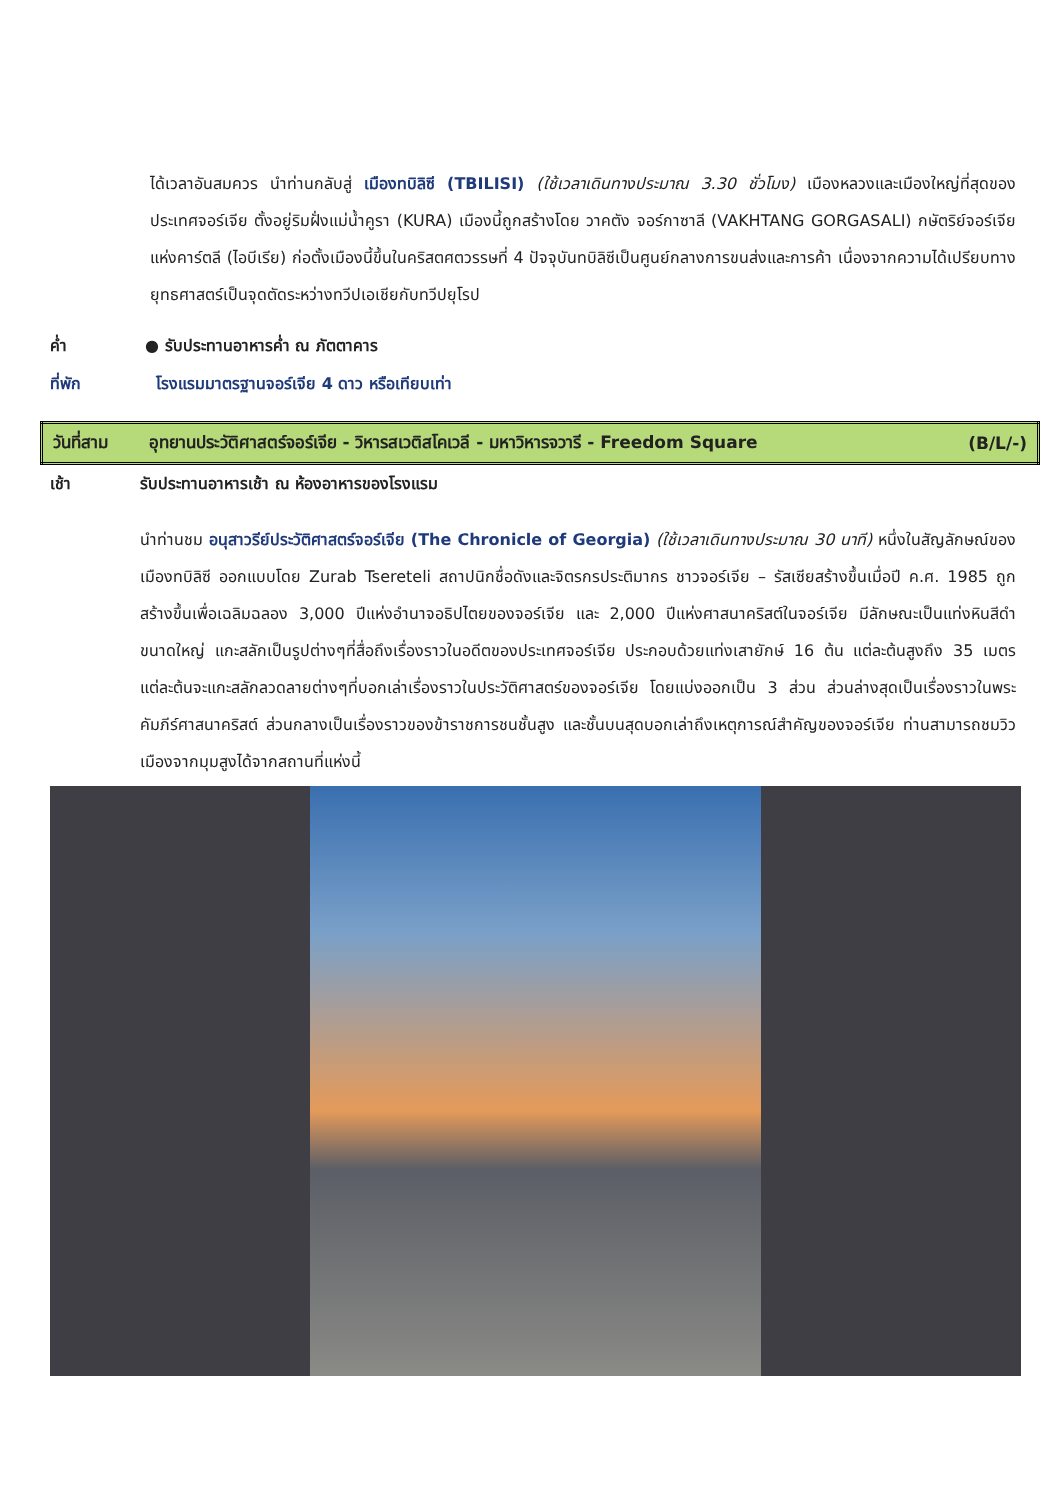ได้เวลาอันสมควร นำท่านกลับสู่ เมืองทบิลิซี (TBILISI) (ใช้เวลาเดินทางประมาณ 3.30 ชั่วโมง) เมืองหลวงและเมืองใหญ่ที่สุดของประเทศจอร์เจีย ตั้งอยู่ริมฝั่งแม่น้ำคูรา (KURA) เมืองนี้ถูกสร้างโดย วาคตัง จอร์กาซาลี (VAKHTANG GORGASALI) กษัตริย์จอร์เจียแห่งคาร์ตลี (ไอบีเรีย) ก่อตั้งเมืองนี้ขึ้นในคริสตศตวรรษที่ 4 ปัจจุบันทบิลิซีเป็นศูนย์กลางการขนส่งและการค้า เนื่องจากความได้เปรียบทางยุทธศาสตร์เป็นจุดตัดระหว่างทวีปเอเชียกับทวีปยุโรป
ค่ำ ● รับประทานอาหารค่ำ ณ ภัตตาคาร
ที่พัก โรงแรมมาตรฐานจอร์เจีย 4 ดาว หรือเทียบเท่า
| วันที่สาม | อุทยานประวัติศาสตร์จอร์เจีย - วิหารสเวติสโคเวลี - มหาวิหารจวารี - Freedom Square | (B/L/-) |
เช้า รับประทานอาหารเช้า ณ ห้องอาหารของโรงแรม
นำท่านชม อนุสาวรีย์ประวัติศาสตร์จอร์เจีย (The Chronicle of Georgia) (ใช้เวลาเดินทางประมาณ 30 นาที) หนึ่งในสัญลักษณ์ของเมืองทบิลิซี ออกแบบโดย Zurab Tsereteli สถาปนิกชื่อดังและจิตรกรประติมากร ชาวจอร์เจีย – รัสเซียสร้างขึ้นเมื่อปี ค.ศ. 1985 ถูกสร้างขึ้นเพื่อเฉลิมฉลอง 3,000 ปีแห่งอำนาจอธิปไตยของจอร์เจีย และ 2,000 ปีแห่งศาสนาคริสต์ในจอร์เจีย มีลักษณะเป็นแท่งหินสีดำขนาดใหญ่ แกะสลักเป็นรูปต่างๆที่สื่อถึงเรื่องราวในอดีตของประเทศจอร์เจีย ประกอบด้วยแท่งเสายักษ์ 16 ต้น แต่ละต้นสูงถึง 35 เมตร แต่ละต้นจะแกะสลักลวดลายต่างๆที่บอกเล่าเรื่องราวในประวัติศาสตร์ของจอร์เจีย โดยแบ่งออกเป็น 3 ส่วน ส่วนล่างสุดเป็นเรื่องราวในพระคัมภีร์ศาสนาคริสต์ ส่วนกลางเป็นเรื่องราวของข้าราชการชนชั้นสูง และชั้นบนสุดบอกเล่าถึงเหตุการณ์สำคัญของจอร์เจีย ท่านสามารถชมวิวเมืองจากมุมสูงได้จากสถานที่แห่งนี้